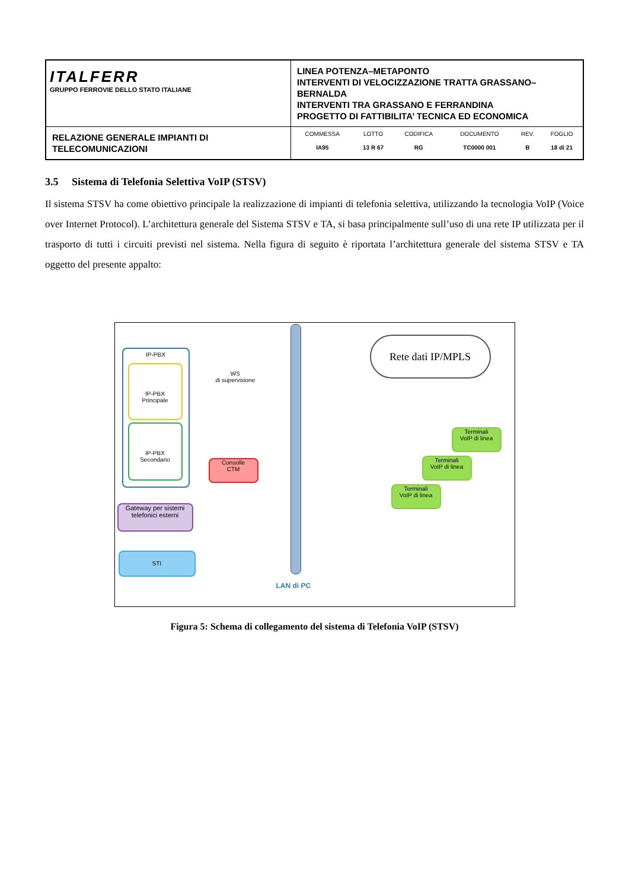| ITALFERR GRUPPO FERROVIE DELLO STATO ITALIANE | LINEA POTENZA–METAPONTO INTERVENTI DI VELOCIZZAZIONE TRATTA GRASSANO–BERNALDA INTERVENTI TRA GRASSANO E FERRANDINA PROGETTO DI FATTIBILITA’ TECNICA ED ECONOMICA |
| RELAZIONE GENERALE IMPIANTI DI TELECOMUNICAZIONI | / COMMESSA / LOTTO / CODIFICA / DOCUMENTO / REV. / FOGLIO / / IA95 / 13 R 67 / RG / TC0000 001 / B / 18 di 21 / |
3.5 Sistema di Telefonia Selettiva VoIP (STSV)
Il sistema STSV ha come obiettivo principale la realizzazione di impianti di telefonia selettiva, utilizzando la tecnologia VoIP (Voice over Internet Protocol). L’architettura generale del Sistema STSV e TA, si basa principalmente sull’uso di una rete IP utilizzata per il trasporto di tutti i circuiti previsti nel sistema. Nella figura di seguito è riportata l’architettura generale del sistema STSV e TA oggetto del presente appalto:
IP-PBX
IP-PBX
Principale
IP-PBX
Secondario
WS
di supervisione
Consolle
CTM
Gateway per sistemi
telefonici esterni
STI
LAN di PC
Rete dati IP/MPLS
Terminali
VoIP di linea
Terminali
VoIP di linea
Terminali
VoIP di linea
Figura 5: Schema di collegamento del sistema di Telefonia VoIP (STSV)